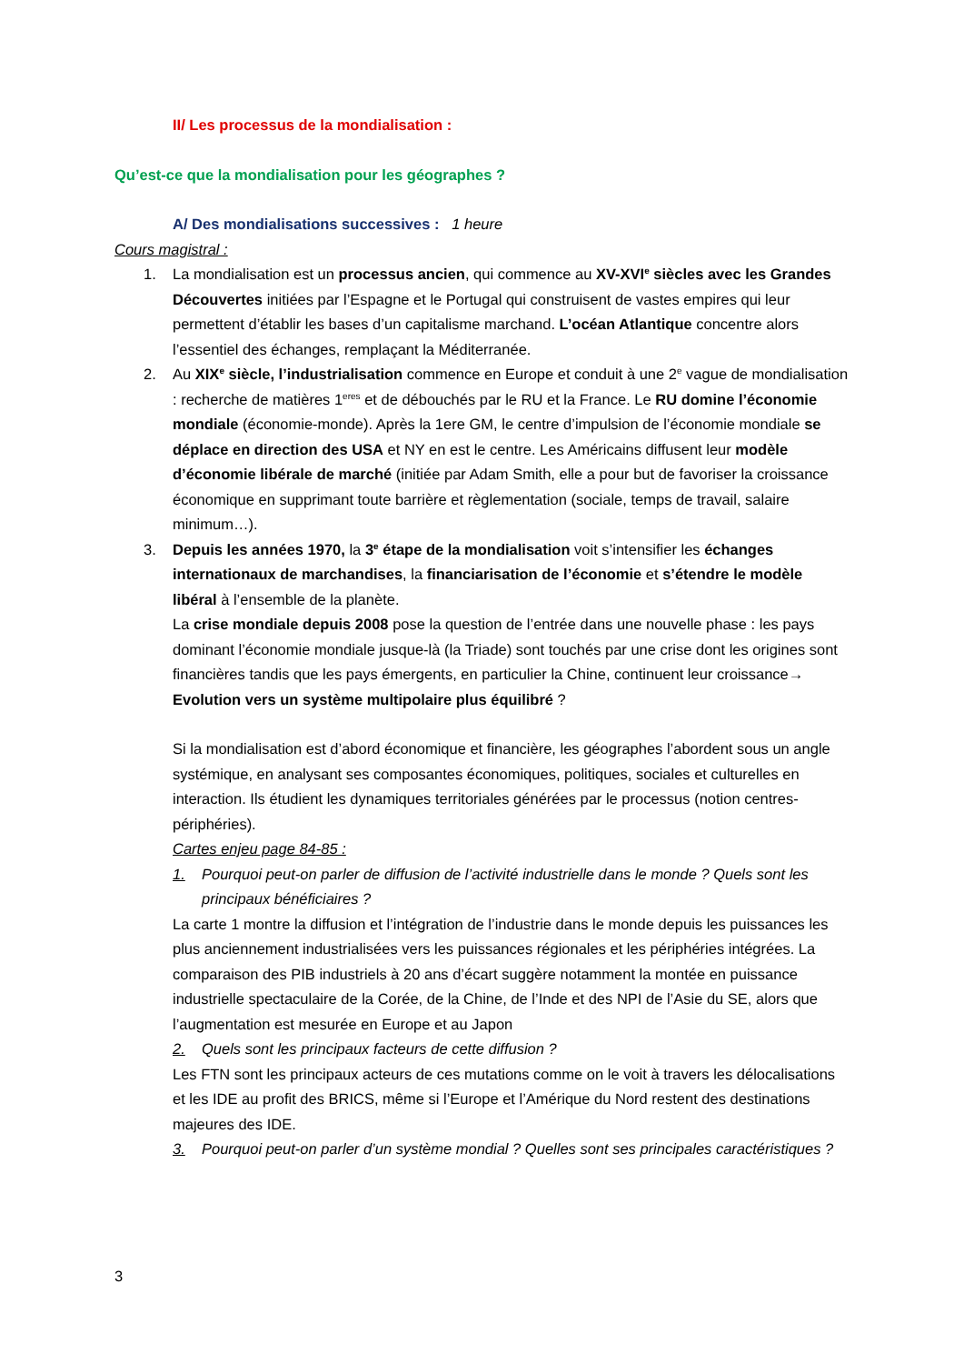II/ Les processus de la mondialisation :
Qu’est-ce que la mondialisation pour les géographes ?
A/ Des mondialisations successives : 1 heure
Cours magistral :
1. La mondialisation est un processus ancien, qui commence au XV-XVI<sup>e</sup> siècles avec les Grandes Découvertes initiées par l’Espagne et le Portugal qui construisent de vastes empires qui leur permettent d’établir les bases d’un capitalisme marchand. L’océan Atlantique concentre alors l’essentiel des échanges, remplaçant la Méditerranée.
2. Au XIX<sup>e</sup> siècle, l’industrialisation commence en Europe et conduit à une 2<sup>e</sup> vague de mondialisation : recherche de matières 1<sup>eres</sup> et de débouchés par le RU et la France. Le RU domine l’économie mondiale (économie-monde). Après la 1ere GM, le centre d’impulsion de l’économie mondiale se déplace en direction des USA et NY en est le centre. Les Américains diffusent leur modèle d’économie libérale de marché (initiée par Adam Smith, elle a pour but de favoriser la croissance économique en supprimant toute barrière et règlementation (sociale, temps de travail, salaire minimum…).
3. Depuis les années 1970, la 3<sup>e</sup> étape de la mondialisation voit s’intensifier les échanges internationaux de marchandises, la financiarisation de l’économie et s’étendre le modèle libéral à l’ensemble de la planète.
La crise mondiale depuis 2008 pose la question de l’entrée dans une nouvelle phase : les pays dominant l’économie mondiale jusque-là (la Triade) sont touchés par une crise dont les origines sont financières tandis que les pays émergents, en particulier la Chine, continuent leur croissance→ Evolution vers un système multipolaire plus équilibré ?
Si la mondialisation est d’abord économique et financière, les géographes l’abordent sous un angle systémique, en analysant ses composantes économiques, politiques, sociales et culturelles en interaction. Ils étudient les dynamiques territoriales générées par le processus (notion centres-périphéries).
Cartes enjeu page 84-85 :
1. Pourquoi peut-on parler de diffusion de l’activité industrielle dans le monde ? Quels sont les principaux bénéficiaires ?
La carte 1 montre la diffusion et l’intégration de l’industrie dans le monde depuis les puissances les plus anciennement industrialisées vers les puissances régionales et les périphéries intégrées. La comparaison des PIB industriels à 20 ans d’écart suggère notamment la montée en puissance industrielle spectaculaire de la Corée, de la Chine, de l’Inde et des NPI de l’Asie du SE, alors que l’augmentation est mesurée en Europe et au Japon
2. Quels sont les principaux facteurs de cette diffusion ?
Les FTN sont les principaux acteurs de ces mutations comme on le voit à travers les délocalisations et les IDE au profit des BRICS, même si l’Europe et l’Amérique du Nord restent des destinations majeures des IDE.
3. Pourquoi peut-on parler d’un système mondial ? Quelles sont ses principales caractéristiques ?
3